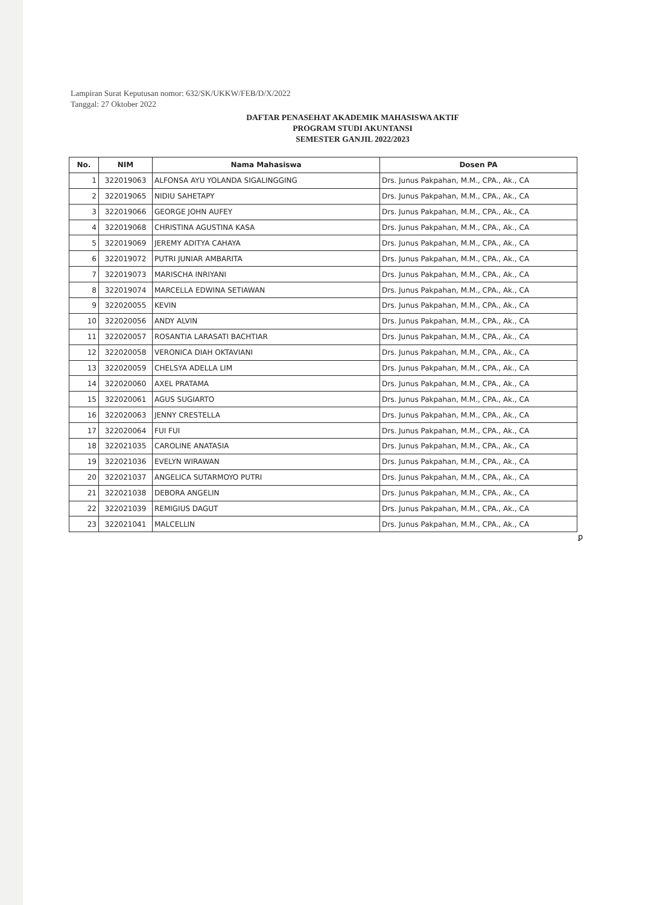Lampiran Surat Keputusan nomor: 632/SK/UKKW/FEB/D/X/2022
Tanggal: 27 Oktober 2022
DAFTAR PENASEHAT AKADEMIK MAHASISWA AKTIF
PROGRAM STUDI AKUNTANSI
SEMESTER GANJIL 2022/2023
| No. | NIM | Nama Mahasiswa | Dosen PA |
| --- | --- | --- | --- |
| 1 | 322019063 | ALFONSA AYU YOLANDA SIGALINGGING | Drs. Junus Pakpahan, M.M., CPA., Ak., CA |
| 2 | 322019065 | NIDIU SAHETAPY | Drs. Junus Pakpahan, M.M., CPA., Ak., CA |
| 3 | 322019066 | GEORGE JOHN AUFEY | Drs. Junus Pakpahan, M.M., CPA., Ak., CA |
| 4 | 322019068 | CHRISTINA AGUSTINA KASA | Drs. Junus Pakpahan, M.M., CPA., Ak., CA |
| 5 | 322019069 | JEREMY ADITYA CAHAYA | Drs. Junus Pakpahan, M.M., CPA., Ak., CA |
| 6 | 322019072 | PUTRI JUNIAR AMBARITA | Drs. Junus Pakpahan, M.M., CPA., Ak., CA |
| 7 | 322019073 | MARISCHA INRIYANI | Drs. Junus Pakpahan, M.M., CPA., Ak., CA |
| 8 | 322019074 | MARCELLA EDWINA SETIAWAN | Drs. Junus Pakpahan, M.M., CPA., Ak., CA |
| 9 | 322020055 | KEVIN | Drs. Junus Pakpahan, M.M., CPA., Ak., CA |
| 10 | 322020056 | ANDY ALVIN | Drs. Junus Pakpahan, M.M., CPA., Ak., CA |
| 11 | 322020057 | ROSANTIA LARASATI BACHTIAR | Drs. Junus Pakpahan, M.M., CPA., Ak., CA |
| 12 | 322020058 | VERONICA DIAH OKTAVIANI | Drs. Junus Pakpahan, M.M., CPA., Ak., CA |
| 13 | 322020059 | CHELSYA ADELLA LIM | Drs. Junus Pakpahan, M.M., CPA., Ak., CA |
| 14 | 322020060 | AXEL PRATAMA | Drs. Junus Pakpahan, M.M., CPA., Ak., CA |
| 15 | 322020061 | AGUS SUGIARTO | Drs. Junus Pakpahan, M.M., CPA., Ak., CA |
| 16 | 322020063 | JENNY CRESTELLA | Drs. Junus Pakpahan, M.M., CPA., Ak., CA |
| 17 | 322020064 | FUI FUI | Drs. Junus Pakpahan, M.M., CPA., Ak., CA |
| 18 | 322021035 | CAROLINE ANATASIA | Drs. Junus Pakpahan, M.M., CPA., Ak., CA |
| 19 | 322021036 | EVELYN WIRAWAN | Drs. Junus Pakpahan, M.M., CPA., Ak., CA |
| 20 | 322021037 | ANGELICA SUTARMOYO PUTRI | Drs. Junus Pakpahan, M.M., CPA., Ak., CA |
| 21 | 322021038 | DEBORA ANGELIN | Drs. Junus Pakpahan, M.M., CPA., Ak., CA |
| 22 | 322021039 | REMIGIUS DAGUT | Drs. Junus Pakpahan, M.M., CPA., Ak., CA |
| 23 | 322021041 | MALCELLIN | Drs. Junus Pakpahan, M.M., CPA., Ak., CA |
ꝑ